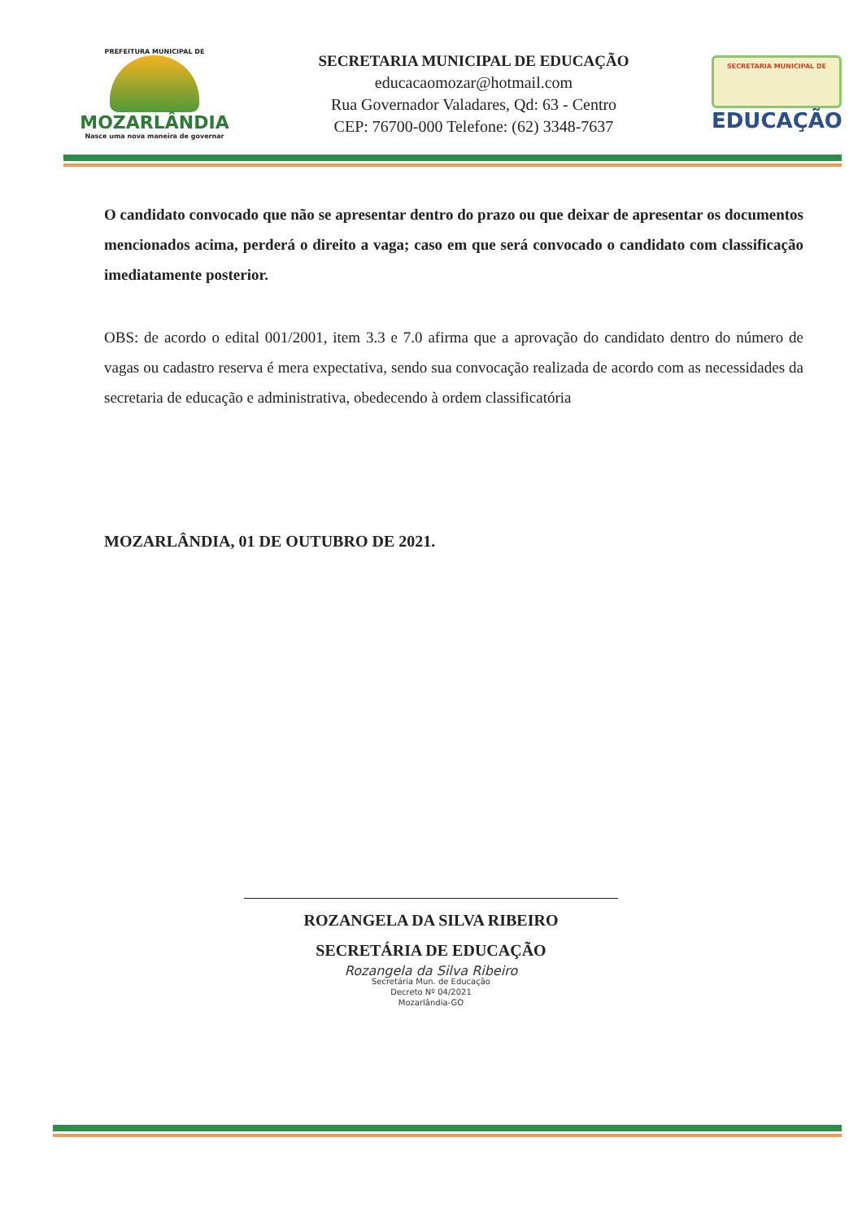PREFEITURA MUNICIPAL DE
MOZARLÂNDIA
Nasce uma nova maneira de governar
SECRETARIA MUNICIPAL DE EDUCAÇÃO
educacaomozar@hotmail.com
Rua Governador Valadares, Qd: 63 - Centro
CEP: 76700-000 Telefone: (62) 3348-7637
SECRETARIA MUNICIPAL DE
EDUCAÇÃO
O candidato convocado que não se apresentar dentro do prazo ou que deixar de apresentar os documentos mencionados acima, perderá o direito a vaga; caso em que será convocado o candidato com classificação imediatamente posterior.
OBS: de acordo o edital 001/2001, item 3.3 e 7.0 afirma que a aprovação do candidato dentro do número de vagas ou cadastro reserva é mera expectativa, sendo sua convocação realizada de acordo com as necessidades da secretaria de educação e administrativa, obedecendo à ordem classificatória
MOZARLÂNDIA, 01 DE OUTUBRO DE 2021.
ROZANGELA DA SILVA RIBEIRO
SECRETÁRIA DE EDUCAÇÃO
Rozangela da Silva Ribeiro
Secretária Mun. de Educação
Decreto Nº 04/2021
Mozarlândia-GO